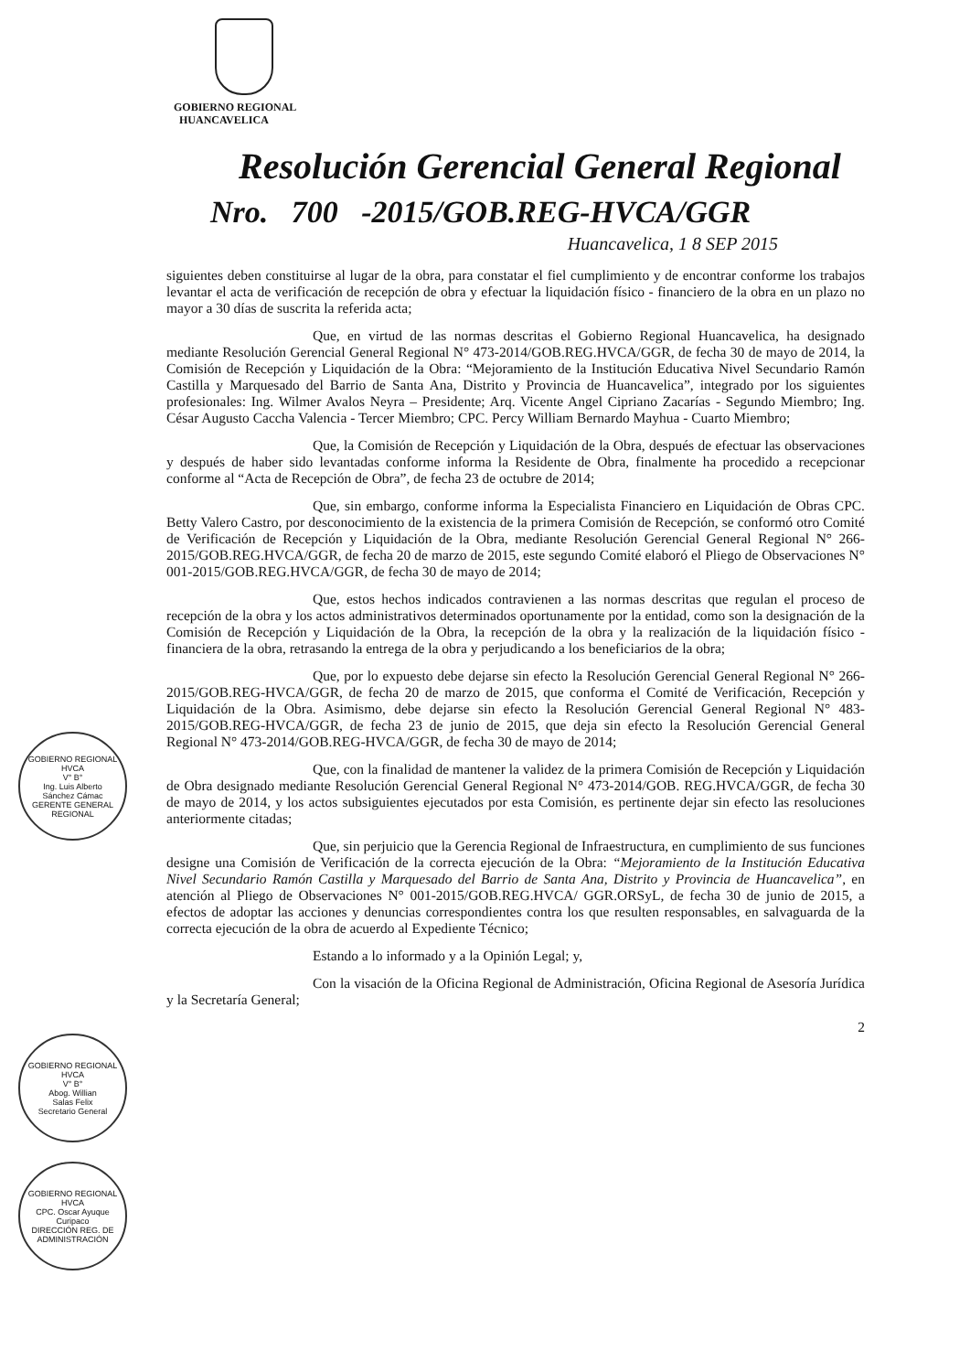GOBIERNO REGIONAL
HUANCAVELICA
Resolución Gerencial General Regional
Nro. 700 -2015/GOB.REG-HVCA/GGR
Huancavelica, 1 8 SEP 2015
siguientes deben constituirse al lugar de la obra, para constatar el fiel cumplimiento y de encontrar conforme los trabajos levantar el acta de verificación de recepción de obra y efectuar la liquidación físico - financiero de la obra en un plazo no mayor a 30 días de suscrita la referida acta;
Que, en virtud de las normas descritas el Gobierno Regional Huancavelica, ha designado mediante Resolución Gerencial General Regional N° 473-2014/GOB.REG.HVCA/GGR, de fecha 30 de mayo de 2014, la Comisión de Recepción y Liquidación de la Obra: “Mejoramiento de la Institución Educativa Nivel Secundario Ramón Castilla y Marquesado del Barrio de Santa Ana, Distrito y Provincia de Huancavelica”, integrado por los siguientes profesionales: Ing. Wilmer Avalos Neyra – Presidente; Arq. Vicente Angel Cipriano Zacarías - Segundo Miembro; Ing. César Augusto Caccha Valencia - Tercer Miembro; CPC. Percy William Bernardo Mayhua - Cuarto Miembro;
Que, la Comisión de Recepción y Liquidación de la Obra, después de efectuar las observaciones y después de haber sido levantadas conforme informa la Residente de Obra, finalmente ha procedido a recepcionar conforme al “Acta de Recepción de Obra”, de fecha 23 de octubre de 2014;
Que, sin embargo, conforme informa la Especialista Financiero en Liquidación de Obras CPC. Betty Valero Castro, por desconocimiento de la existencia de la primera Comisión de Recepción, se conformó otro Comité de Verificación de Recepción y Liquidación de la Obra, mediante Resolución Gerencial General Regional N° 266-2015/GOB.REG.HVCA/GGR, de fecha 20 de marzo de 2015, este segundo Comité elaboró el Pliego de Observaciones N° 001-2015/GOB.REG.HVCA/GGR, de fecha 30 de mayo de 2014;
Que, estos hechos indicados contravienen a las normas descritas que regulan el proceso de recepción de la obra y los actos administrativos determinados oportunamente por la entidad, como son la designación de la Comisión de Recepción y Liquidación de la Obra, la recepción de la obra y la realización de la liquidación físico - financiera de la obra, retrasando la entrega de la obra y perjudicando a los beneficiarios de la obra;
Que, por lo expuesto debe dejarse sin efecto la Resolución Gerencial General Regional N° 266-2015/GOB.REG-HVCA/GGR, de fecha 20 de marzo de 2015, que conforma el Comité de Verificación, Recepción y Liquidación de la Obra. Asimismo, debe dejarse sin efecto la Resolución Gerencial General Regional N° 483-2015/GOB.REG-HVCA/GGR, de fecha 23 de junio de 2015, que deja sin efecto la Resolución Gerencial General Regional N° 473-2014/GOB.REG-HVCA/GGR, de fecha 30 de mayo de 2014;
Que, con la finalidad de mantener la validez de la primera Comisión de Recepción y Liquidación de Obra designado mediante Resolución Gerencial General Regional N° 473-2014/GOB. REG.HVCA/GGR, de fecha 30 de mayo de 2014, y los actos subsiguientes ejecutados por esta Comisión, es pertinente dejar sin efecto las resoluciones anteriormente citadas;
Que, sin perjuicio que la Gerencia Regional de Infraestructura, en cumplimiento de sus funciones designe una Comisión de Verificación de la correcta ejecución de la Obra: “Mejoramiento de la Institución Educativa Nivel Secundario Ramón Castilla y Marquesado del Barrio de Santa Ana, Distrito y Provincia de Huancavelica”, en atención al Pliego de Observaciones N° 001-2015/GOB.REG.HVCA/ GGR.ORSyL, de fecha 30 de junio de 2015, a efectos de adoptar las acciones y denuncias correspondientes contra los que resulten responsables, en salvaguarda de la correcta ejecución de la obra de acuerdo al Expediente Técnico;
Estando a lo informado y a la Opinión Legal; y,
Con la visación de la Oficina Regional de Administración, Oficina Regional de Asesoría Jurídica y la Secretaría General;
2
GOBIERNO REGIONAL HVCA
V° B°
Ing. Luis Alberto
Sánchez Cámac
GERENTE GENERAL REGIONAL
GOBIERNO REGIONAL HVCA
V° B°
Abog. Willian
Salas Felix
Secretario General
GOBIERNO REGIONAL HVCA
CPC. Oscar Ayuque
Curipaco
DIRECCIÓN REG. DE ADMINISTRACIÓN